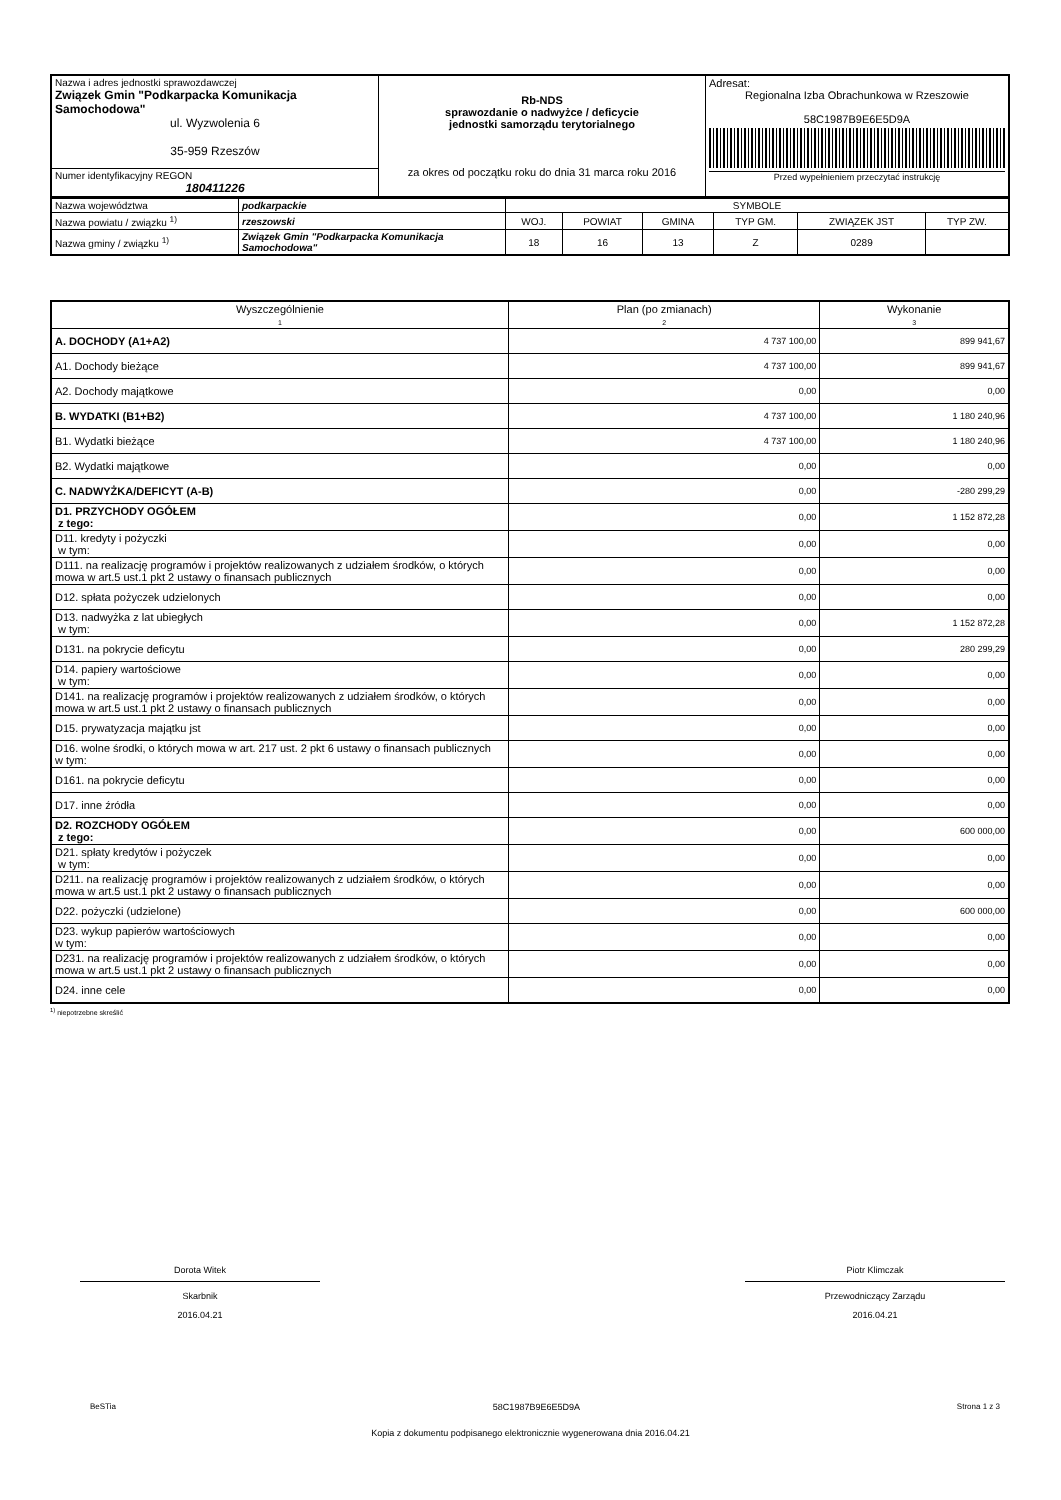| Nazwa i adres jednostki sprawozdawczej Związek Gmin "Podkarpacka Komunikacja Samochodowa" ul. Wyzwolenia 6 35-959 Rzeszów | Rb-NDS sprawozdanie o nadwyżce / deficycie jednostki samorządu terytorialnego za okres od początku roku do dnia 31 marca roku 2016 | Adresat: Regionalna Izba Obrachunkowa w Rzeszowie 58C1987B9E6E5D9A Przed wypełnieniem przeczytać instrukcję |
| Numer identyfikacyjny REGON 180411226 | | |
| Nazwa województwa | podkarpackie | SYMBOLE | | | | | |
| Nazwa powiatu / związku <sup>1)</sup> | rzeszowski | WOJ. | POWIAT | GMINA | TYP GM. | ZWIĄZEK JST | TYP ZW. |
| Nazwa gminy / związku <sup>1)</sup> | Związek Gmin "Podkarpacka Komunikacja Samochodowa" | 18 | 16 | 13 | Z | 0289 | |
| Wyszczególnienie 1 | Plan (po zmianach) 2 | Wykonanie 3 |
| A. DOCHODY (A1+A2) | 4 737 100,00 | 899 941,67 |
| A1. Dochody bieżące | 4 737 100,00 | 899 941,67 |
| A2. Dochody majątkowe | 0,00 | 0,00 |
| B. WYDATKI (B1+B2) | 4 737 100,00 | 1 180 240,96 |
| B1. Wydatki bieżące | 4 737 100,00 | 1 180 240,96 |
| B2. Wydatki majątkowe | 0,00 | 0,00 |
| C. NADWYŻKA/DEFICYT (A-B) | 0,00 | -280 299,29 |
| D1. PRZYCHODY OGÓŁEM z tego: | 0,00 | 1 152 872,28 |
| D11. kredyty i pożyczki w tym: | 0,00 | 0,00 |
| D111. na realizację programów i projektów realizowanych z udziałem środków, o których mowa w art.5 ust.1 pkt 2 ustawy o finansach publicznych | 0,00 | 0,00 |
| D12. spłata pożyczek udzielonych | 0,00 | 0,00 |
| D13. nadwyżka z lat ubiegłych w tym: | 0,00 | 1 152 872,28 |
| D131. na pokrycie deficytu | 0,00 | 280 299,29 |
| D14. papiery wartościowe w tym: | 0,00 | 0,00 |
| D141. na realizację programów i projektów realizowanych z udziałem środków, o których mowa w art.5 ust.1 pkt 2 ustawy o finansach publicznych | 0,00 | 0,00 |
| D15. prywatyzacja majątku jst | 0,00 | 0,00 |
| D16. wolne środki, o których mowa w art. 217 ust. 2 pkt 6 ustawy o finansach publicznych w tym: | 0,00 | 0,00 |
| D161. na pokrycie deficytu | 0,00 | 0,00 |
| D17. inne źródła | 0,00 | 0,00 |
| D2. ROZCHODY OGÓŁEM z tego: | 0,00 | 600 000,00 |
| D21. spłaty kredytów i pożyczek w tym: | 0,00 | 0,00 |
| D211. na realizację programów i projektów realizowanych z udziałem środków, o których mowa w art.5 ust.1 pkt 2 ustawy o finansach publicznych | 0,00 | 0,00 |
| D22. pożyczki (udzielone) | 0,00 | 600 000,00 |
| D23. wykup papierów wartościowych w tym: | 0,00 | 0,00 |
| D231. na realizację programów i projektów realizowanych z udziałem środków, o których mowa w art.5 ust.1 pkt 2 ustawy o finansach publicznych | 0,00 | 0,00 |
| D24. inne cele | 0,00 | 0,00 |
<sup>1)</sup> niepotrzebne skreślić
Dorota Witek
Skarbnik
2016.04.21
Piotr Klimczak
Przewodniczący Zarządu
2016.04.21
BeSTia 58C1987B9E6E5D9A Strona 1 z 3
Kopia z dokumentu podpisanego elektronicznie wygenerowana dnia 2016.04.21